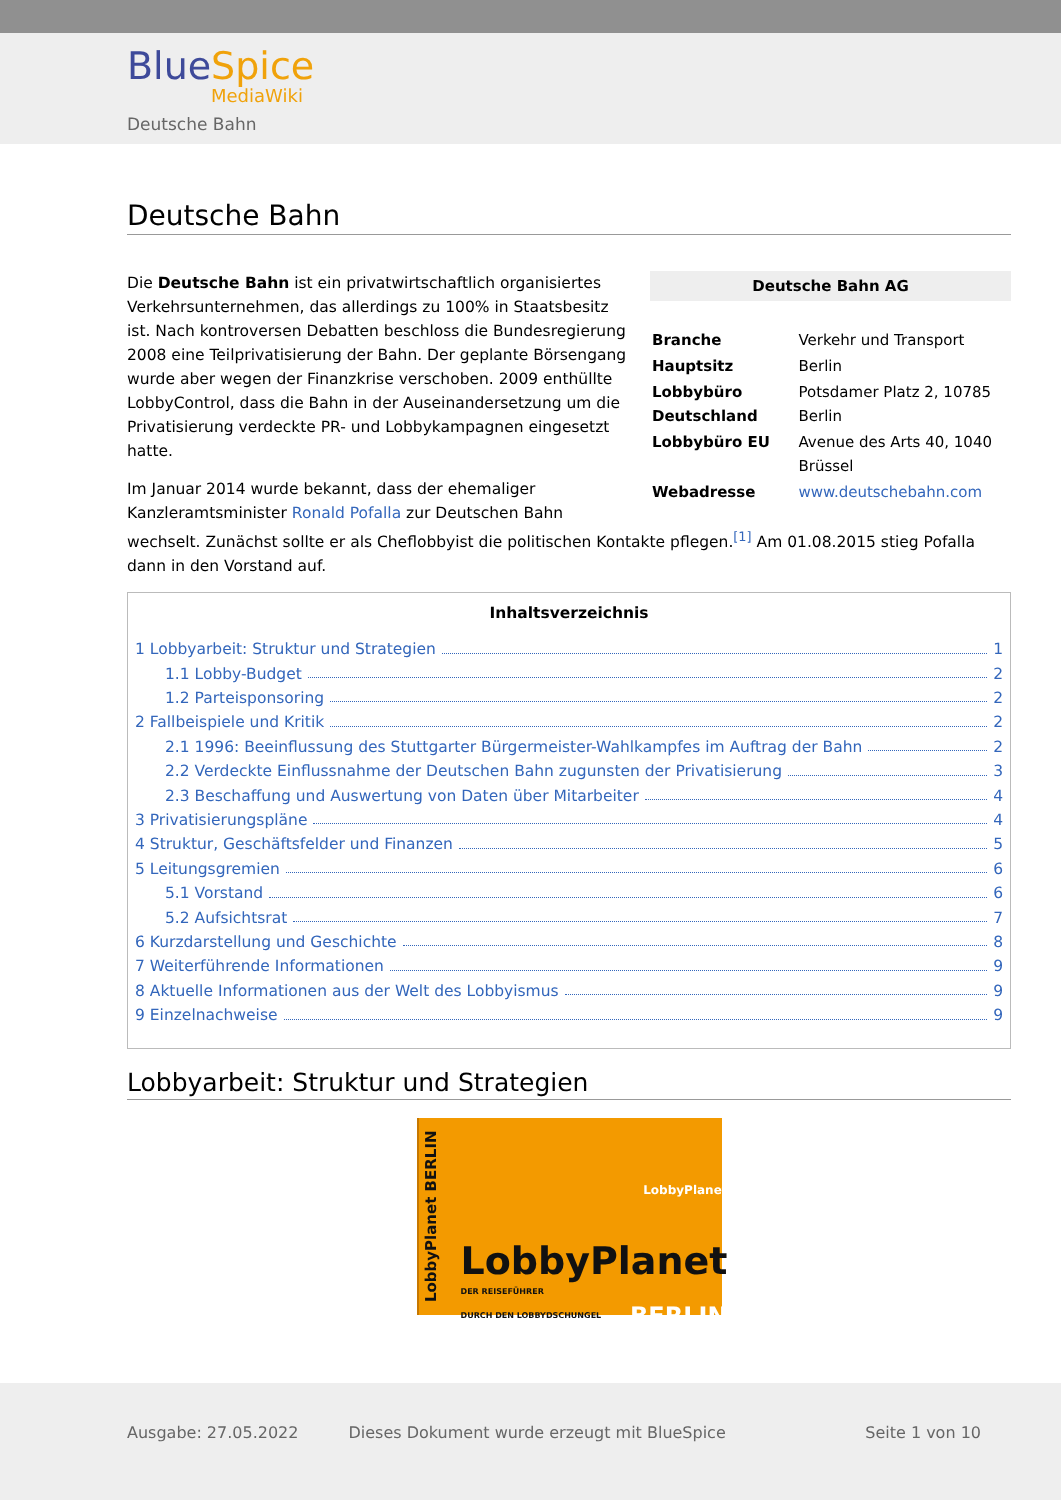BlueSpice
MediaWiki
Deutsche Bahn
Deutsche Bahn
| Deutsche Bahn AG | |
| --- | --- |
| Branche | Verkehr und Transport |
| Hauptsitz | Berlin |
| Lobbybüro Deutschland | Potsdamer Platz 2, 10785 Berlin |
| Lobbybüro EU | Avenue des Arts 40, 1040 Brüssel |
| Webadresse | www.deutschebahn.com |
Die Deutsche Bahn ist ein privatwirtschaftlich organisiertes Verkehrsunternehmen, das allerdings zu 100% in Staatsbesitz ist. Nach kontroversen Debatten beschloss die Bundesregierung 2008 eine Teilprivatisierung der Bahn. Der geplante Börsengang wurde aber wegen der Finanzkrise verschoben. 2009 enthüllte LobbyControl, dass die Bahn in der Auseinandersetzung um die Privatisierung verdeckte PR- und Lobbykampagnen eingesetzt hatte.
Im Januar 2014 wurde bekannt, dass der ehemaliger Kanzleramtsminister Ronald Pofalla zur Deutschen Bahn wechselt. Zunächst sollte er als Cheflobbyist die politischen Kontakte pflegen.<sup>[1]</sup> Am 01.08.2015 stieg Pofalla dann in den Vorstand auf.
Inhaltsverzeichnis
1 Lobbyarbeit: Struktur und Strategien 1
1.1 Lobby-Budget 2
1.2 Parteisponsoring 2
2 Fallbeispiele und Kritik 2
2.1 1996: Beeinflussung des Stuttgarter Bürgermeister-Wahlkampfes im Auftrag der Bahn 2
2.2 Verdeckte Einflussnahme der Deutschen Bahn zugunsten der Privatisierung 3
2.3 Beschaffung und Auswertung von Daten über Mitarbeiter 4
3 Privatisierungspläne 4
4 Struktur, Geschäftsfelder und Finanzen 5
5 Leitungsgremien 6
5.1 Vorstand 6
5.2 Aufsichtsrat 7
6 Kurzdarstellung und Geschichte 8
7 Weiterführende Informationen 9
8 Aktuelle Informationen aus der Welt des Lobbyismus 9
9 Einzelnachweise 9
Lobbyarbeit: Struktur und Strategien
LobbyPlanet BERLIN
LobbyPlanet
LobbyPlanet
DER REISEFÜHRER
DURCH DEN LOBBYDSCHUNGEL BERLIN
Ausgabe: 27.05.2022 Dieses Dokument wurde erzeugt mit BlueSpice Seite 1 von 10